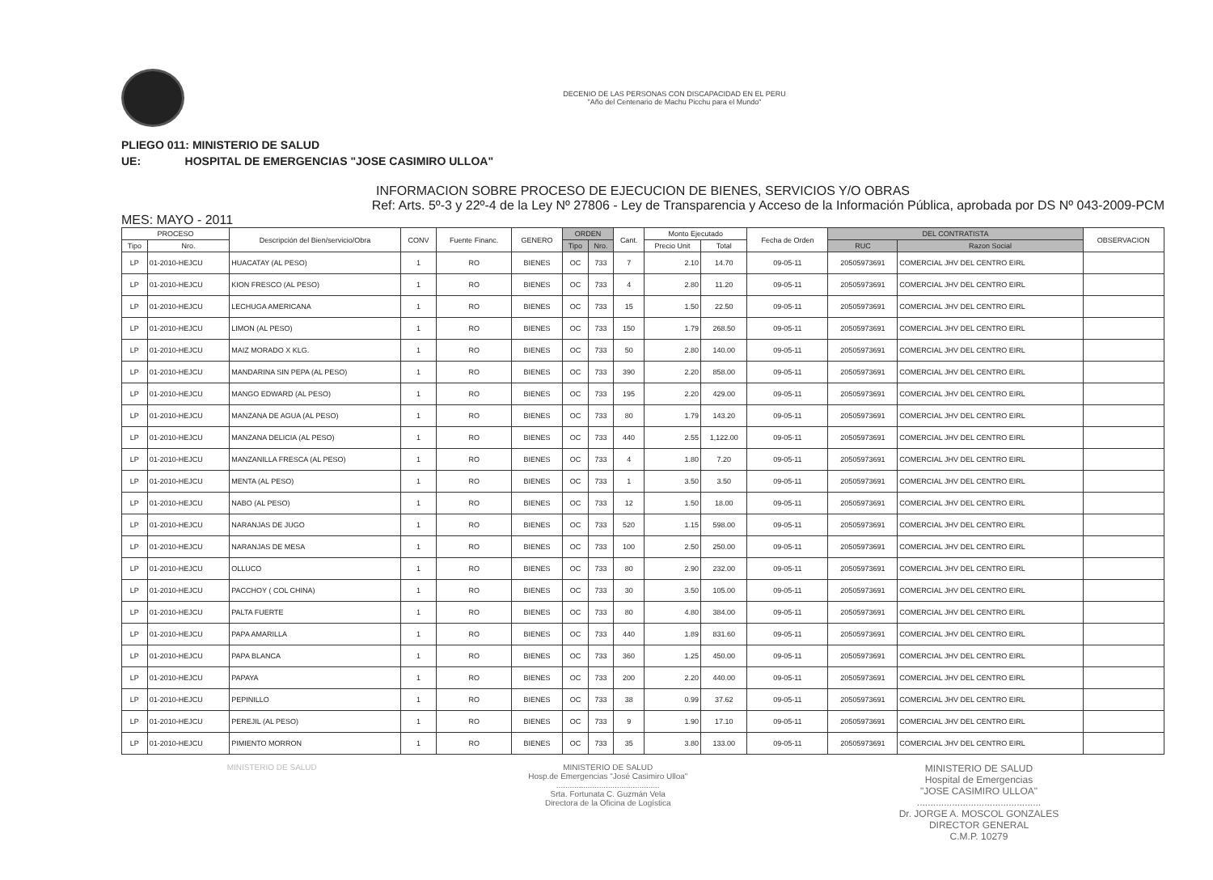DECENIO DE LAS PERSONAS CON DISCAPACIDAD EN EL PERU
"Año del Centenario de Machu Picchu para el Mundo"
PLIEGO 011: MINISTERIO DE SALUD
UE: HOSPITAL DE EMERGENCIAS "JOSE CASIMIRO ULLOA"
INFORMACION SOBRE PROCESO DE EJECUCION DE BIENES, SERVICIOS Y/O OBRAS
Ref: Arts. 5º-3 y 22º-4 de la Ley Nº 27806 - Ley de Transparencia y Acceso de la Información Pública, aprobada por DS Nº 043-2009-PCM
MES: MAYO - 2011
| PROCESO | | Descripción del Bien/servicio/Obra | CONV | Fuente Financ. | GENERO | ORDEN | | Cant. | Monto Ejecutado | | Fecha de Orden | DEL CONTRATISTA | | OBSERVACION |
| --- | --- | --- | --- | --- | --- | --- | --- | --- | --- | --- | --- | --- | --- | --- |
| Tipo | Nro. | | | | | Tipo | Nro. | | Precio Unit | Total | | RUC | Razon Social | |
| LP | 01-2010-HEJCU | HUACATAY (AL PESO) | 1 | RO | BIENES | OC | 733 | 7 | 2.10 | 14.70 | 09-05-11 | 20505973691 | COMERCIAL JHV DEL CENTRO EIRL | |
| LP | 01-2010-HEJCU | KION FRESCO (AL PESO) | 1 | RO | BIENES | OC | 733 | 4 | 2.80 | 11.20 | 09-05-11 | 20505973691 | COMERCIAL JHV DEL CENTRO EIRL | |
| LP | 01-2010-HEJCU | LECHUGA AMERICANA | 1 | RO | BIENES | OC | 733 | 15 | 1.50 | 22.50 | 09-05-11 | 20505973691 | COMERCIAL JHV DEL CENTRO EIRL | |
| LP | 01-2010-HEJCU | LIMON (AL PESO) | 1 | RO | BIENES | OC | 733 | 150 | 1.79 | 268.50 | 09-05-11 | 20505973691 | COMERCIAL JHV DEL CENTRO EIRL | |
| LP | 01-2010-HEJCU | MAIZ MORADO X KLG. | 1 | RO | BIENES | OC | 733 | 50 | 2.80 | 140.00 | 09-05-11 | 20505973691 | COMERCIAL JHV DEL CENTRO EIRL | |
| LP | 01-2010-HEJCU | MANDARINA SIN PEPA (AL PESO) | 1 | RO | BIENES | OC | 733 | 390 | 2.20 | 858.00 | 09-05-11 | 20505973691 | COMERCIAL JHV DEL CENTRO EIRL | |
| LP | 01-2010-HEJCU | MANGO EDWARD (AL PESO) | 1 | RO | BIENES | OC | 733 | 195 | 2.20 | 429.00 | 09-05-11 | 20505973691 | COMERCIAL JHV DEL CENTRO EIRL | |
| LP | 01-2010-HEJCU | MANZANA DE AGUA (AL PESO) | 1 | RO | BIENES | OC | 733 | 80 | 1.79 | 143.20 | 09-05-11 | 20505973691 | COMERCIAL JHV DEL CENTRO EIRL | |
| LP | 01-2010-HEJCU | MANZANA DELICIA (AL PESO) | 1 | RO | BIENES | OC | 733 | 440 | 2.55 | 1,122.00 | 09-05-11 | 20505973691 | COMERCIAL JHV DEL CENTRO EIRL | |
| LP | 01-2010-HEJCU | MANZANILLA FRESCA (AL PESO) | 1 | RO | BIENES | OC | 733 | 4 | 1.80 | 7.20 | 09-05-11 | 20505973691 | COMERCIAL JHV DEL CENTRO EIRL | |
| LP | 01-2010-HEJCU | MENTA (AL PESO) | 1 | RO | BIENES | OC | 733 | 1 | 3.50 | 3.50 | 09-05-11 | 20505973691 | COMERCIAL JHV DEL CENTRO EIRL | |
| LP | 01-2010-HEJCU | NABO (AL PESO) | 1 | RO | BIENES | OC | 733 | 12 | 1.50 | 18.00 | 09-05-11 | 20505973691 | COMERCIAL JHV DEL CENTRO EIRL | |
| LP | 01-2010-HEJCU | NARANJAS DE JUGO | 1 | RO | BIENES | OC | 733 | 520 | 1.15 | 598.00 | 09-05-11 | 20505973691 | COMERCIAL JHV DEL CENTRO EIRL | |
| LP | 01-2010-HEJCU | NARANJAS DE MESA | 1 | RO | BIENES | OC | 733 | 100 | 2.50 | 250.00 | 09-05-11 | 20505973691 | COMERCIAL JHV DEL CENTRO EIRL | |
| LP | 01-2010-HEJCU | OLLUCO | 1 | RO | BIENES | OC | 733 | 80 | 2.90 | 232.00 | 09-05-11 | 20505973691 | COMERCIAL JHV DEL CENTRO EIRL | |
| LP | 01-2010-HEJCU | PACCHOY ( COL CHINA) | 1 | RO | BIENES | OC | 733 | 30 | 3.50 | 105.00 | 09-05-11 | 20505973691 | COMERCIAL JHV DEL CENTRO EIRL | |
| LP | 01-2010-HEJCU | PALTA FUERTE | 1 | RO | BIENES | OC | 733 | 80 | 4.80 | 384.00 | 09-05-11 | 20505973691 | COMERCIAL JHV DEL CENTRO EIRL | |
| LP | 01-2010-HEJCU | PAPA AMARILLA | 1 | RO | BIENES | OC | 733 | 440 | 1.89 | 831.60 | 09-05-11 | 20505973691 | COMERCIAL JHV DEL CENTRO EIRL | |
| LP | 01-2010-HEJCU | PAPA BLANCA | 1 | RO | BIENES | OC | 733 | 360 | 1.25 | 450.00 | 09-05-11 | 20505973691 | COMERCIAL JHV DEL CENTRO EIRL | |
| LP | 01-2010-HEJCU | PAPAYA | 1 | RO | BIENES | OC | 733 | 200 | 2.20 | 440.00 | 09-05-11 | 20505973691 | COMERCIAL JHV DEL CENTRO EIRL | |
| LP | 01-2010-HEJCU | PEPINILLO | 1 | RO | BIENES | OC | 733 | 38 | 0.99 | 37.62 | 09-05-11 | 20505973691 | COMERCIAL JHV DEL CENTRO EIRL | |
| LP | 01-2010-HEJCU | PEREJIL (AL PESO) | 1 | RO | BIENES | OC | 733 | 9 | 1.90 | 17.10 | 09-05-11 | 20505973691 | COMERCIAL JHV DEL CENTRO EIRL | |
| LP | 01-2010-HEJCU | PIMIENTO MORRON | 1 | RO | BIENES | OC | 733 | 35 | 3.80 | 133.00 | 09-05-11 | 20505973691 | COMERCIAL JHV DEL CENTRO EIRL | |
MINISTERIO DE SALUD MINISTERIO DE SALUD
Hosp.de Emergencias "José Casimiro Ulloa"
..............................................
Srta. Fortunata C. Guzmán Vela
Directora de la Oficina de Logística
MINISTERIO DE SALUD
Hospital de Emergencias
"JOSE CASIMIRO ULLOA"
..............................................
Dr. JORGE A. MOSCOL GONZALES
DIRECTOR GENERAL
C.M.P. 10279